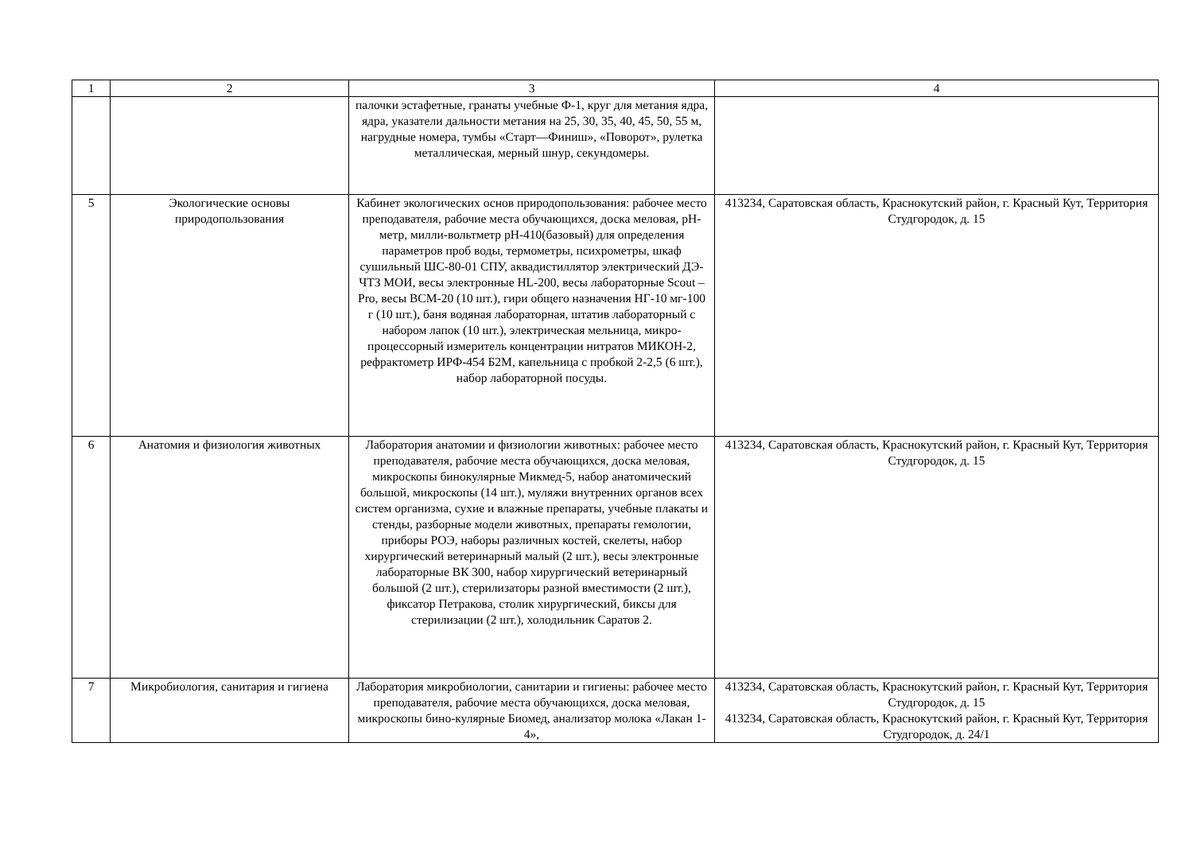| 1 | 2 | 3 | 4 |
| --- | --- | --- | --- |
| | | палочки эстафетные, гранаты учебные Ф-1, круг для метания ядра, ядра, указатели дальности метания на 25, 30, 35, 40, 45, 50, 55 м, нагрудные номера, тумбы «Старт—Финиш», «Поворот», рулетка металлическая, мерный шнур, секундомеры. | |
| 5 | Экологические основы природопользования | Кабинет экологических основ природопользования: рабочее место преподавателя, рабочие места обучающихся, доска меловая, pH-метр, милли-вольтметр pH-410(базовый) для определения параметров проб воды, термометры, психрометры, шкаф сушильный ШС-80-01 СПУ, аквадистиллятор электрический ДЭ-ЧТЗ МОИ, весы электронные HL-200, весы лабораторные Scout – Pro, весы ВСМ-20 (10 шт.), гири общего назначения НГ-10 мг-100 г (10 шт.), баня водяная лабораторная, штатив лабораторный с набором лапок (10 шт.), электрическая мельница, микро-процессорный измеритель концентрации нитратов МИКОН-2, рефрактометр ИРФ-454 Б2М, капельница с пробкой 2-2,5 (6 шт.), набор лабораторной посуды. | 413234, Саратовская область, Краснокутский район, г. Красный Кут, Территория Студгородок, д. 15 |
| 6 | Анатомия и физиология животных | Лаборатория анатомии и физиологии животных: рабочее место преподавателя, рабочие места обучающихся, доска меловая, микроскопы бинокулярные Микмед-5, набор анатомический большой, микроскопы (14 шт.), муляжи внутренних органов всех систем организма, сухие и влажные препараты, учебные плакаты и стенды, разборные модели животных, препараты гемологии, приборы РОЭ, наборы различных костей, скелеты, набор хирургический ветеринарный малый (2 шт.), весы электронные лабораторные ВК 300, набор хирургический ветеринарный большой (2 шт.), стерилизаторы разной вместимости (2 шт.), фиксатор Петракова, столик хирургический, биксы для стерилизации (2 шт.), холодильник Саратов 2. | 413234, Саратовская область, Краснокутский район, г. Красный Кут, Территория Студгородок, д. 15 |
| 7 | Микробиология, санитария и гигиена | Лаборатория микробиологии, санитарии и гигиены: рабочее место преподавателя, рабочие места обучающихся, доска меловая, микроскопы бино-кулярные Биомед, анализатор молока «Лакан 1-4», | 413234, Саратовская область, Краснокутский район, г. Красный Кут, Территория Студгородок, д. 15 413234, Саратовская область, Краснокутский район, г. Красный Кут, Территория Студгородок, д. 24/1 |